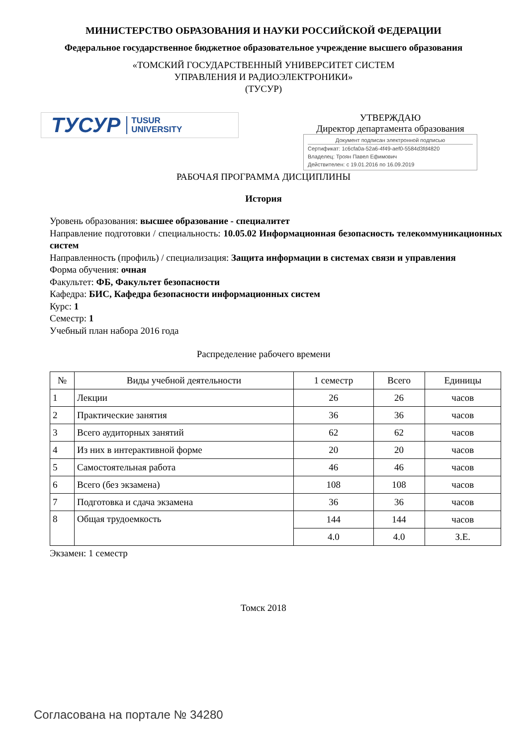МИНИСТЕРСТВО ОБРАЗОВАНИЯ И НАУКИ РОССИЙСКОЙ ФЕДЕРАЦИИ
Федеральное государственное бюджетное образовательное учреждение высшего образования
«ТОМСКИЙ ГОСУДАРСТВЕННЫЙ УНИВЕРСИТЕТ СИСТЕМ
УПРАВЛЕНИЯ И РАДИОЭЛЕКТРОНИКИ»
(ТУСУР)
ТУСУР TUSUR
UNIVERSITY
УТВЕРЖДАЮ
Директор департамента образования
Документ подписан электронной подписью
Сертификат: 1c6cfa0a-52a6-4f49-aef0-5584d3fd4820
Владелец: Троян Павел Ефимович
Действителен: с 19.01.2016 по 16.09.2019
РАБОЧАЯ ПРОГРАММА ДИСЦИПЛИНЫ
История
Уровень образования: высшее образование - специалитет
Направление подготовки / специальность: 10.05.02 Информационная безопасность телекоммуникационных систем
Направленность (профиль) / специализация: Защита информации в системах связи и управления
Форма обучения: очная
Факультет: ФБ, Факультет безопасности
Кафедра: БИС, Кафедра безопасности информационных систем
Курс: 1
Семестр: 1
Учебный план набора 2016 года
Распределение рабочего времени
| № | Виды учебной деятельности | 1 семестр | Всего | Единицы |
| --- | --- | --- | --- | --- |
| 1 | Лекции | 26 | 26 | часов |
| 2 | Практические занятия | 36 | 36 | часов |
| 3 | Всего аудиторных занятий | 62 | 62 | часов |
| 4 | Из них в интерактивной форме | 20 | 20 | часов |
| 5 | Самостоятельная работа | 46 | 46 | часов |
| 6 | Всего (без экзамена) | 108 | 108 | часов |
| 7 | Подготовка и сдача экзамена | 36 | 36 | часов |
| 8 | Общая трудоемкость | 144 | 144 | часов |
| | | 4.0 | 4.0 | З.Е. |
Экзамен: 1 семестр
Томск 2018
Согласована на портале № 34280